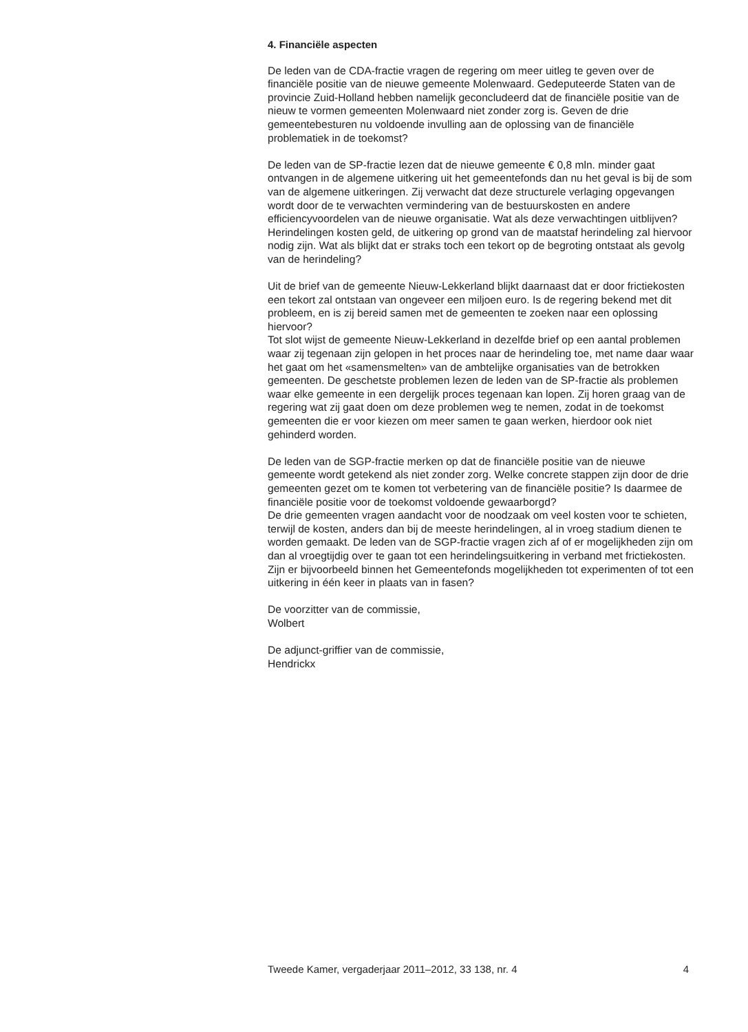4. Financiële aspecten
De leden van de CDA-fractie vragen de regering om meer uitleg te geven over de financiële positie van de nieuwe gemeente Molenwaard. Gedeputeerde Staten van de provincie Zuid-Holland hebben namelijk geconcludeerd dat de financiële positie van de nieuw te vormen gemeenten Molenwaard niet zonder zorg is. Geven de drie gemeentebesturen nu voldoende invulling aan de oplossing van de financiële problematiek in de toekomst?
De leden van de SP-fractie lezen dat de nieuwe gemeente € 0,8 mln. minder gaat ontvangen in de algemene uitkering uit het gemeentefonds dan nu het geval is bij de som van de algemene uitkeringen. Zij verwacht dat deze structurele verlaging opgevangen wordt door de te verwachten vermindering van de bestuurskosten en andere efficiencyvoordelen van de nieuwe organisatie. Wat als deze verwachtingen uitblijven? Herindelingen kosten geld, de uitkering op grond van de maatstaf herindeling zal hiervoor nodig zijn. Wat als blijkt dat er straks toch een tekort op de begroting ontstaat als gevolg van de herindeling?
Uit de brief van de gemeente Nieuw-Lekkerland blijkt daarnaast dat er door frictiekosten een tekort zal ontstaan van ongeveer een miljoen euro. Is de regering bekend met dit probleem, en is zij bereid samen met de gemeenten te zoeken naar een oplossing hiervoor?
Tot slot wijst de gemeente Nieuw-Lekkerland in dezelfde brief op een aantal problemen waar zij tegenaan zijn gelopen in het proces naar de herindeling toe, met name daar waar het gaat om het «samensmelten» van de ambtelijke organisaties van de betrokken gemeenten. De geschetste problemen lezen de leden van de SP-fractie als problemen waar elke gemeente in een dergelijk proces tegenaan kan lopen. Zij horen graag van de regering wat zij gaat doen om deze problemen weg te nemen, zodat in de toekomst gemeenten die er voor kiezen om meer samen te gaan werken, hierdoor ook niet gehinderd worden.
De leden van de SGP-fractie merken op dat de financiële positie van de nieuwe gemeente wordt getekend als niet zonder zorg. Welke concrete stappen zijn door de drie gemeenten gezet om te komen tot verbetering van de financiële positie? Is daarmee de financiële positie voor de toekomst voldoende gewaarborgd?
De drie gemeenten vragen aandacht voor de noodzaak om veel kosten voor te schieten, terwijl de kosten, anders dan bij de meeste herindelingen, al in vroeg stadium dienen te worden gemaakt. De leden van de SGP-fractie vragen zich af of er mogelijkheden zijn om dan al vroegtijdig over te gaan tot een herindelingsuitkering in verband met frictiekosten. Zijn er bijvoorbeeld binnen het Gemeentefonds mogelijkheden tot experimenten of tot een uitkering in één keer in plaats van in fasen?
De voorzitter van de commissie,
Wolbert
De adjunct-griffier van de commissie,
Hendrickx
Tweede Kamer, vergaderjaar 2011–2012, 33 138, nr. 4 4